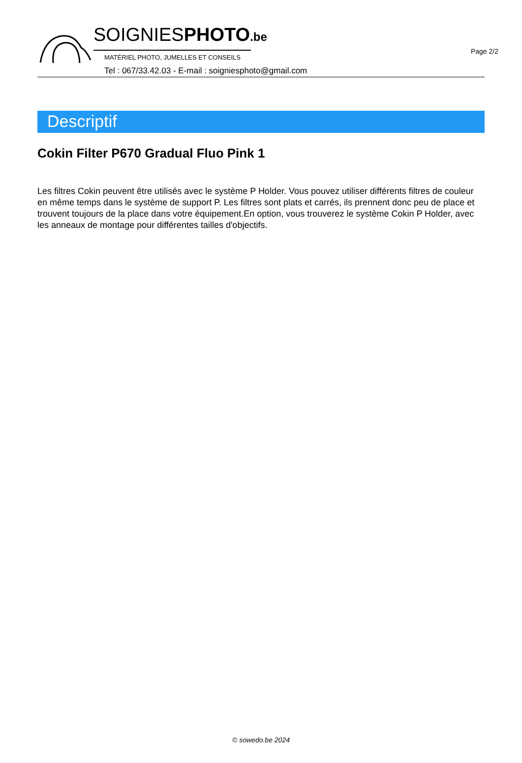Page 2/2
SOIGNIESPHOTO.be
MATÉRIEL PHOTO, JUMELLES ET CONSEILS
Tel : 067/33.42.03 - E-mail : soigniesphoto@gmail.com
Descriptif
Cokin Filter P670 Gradual Fluo Pink 1
Les filtres Cokin peuvent être utilisés avec le système P Holder. Vous pouvez utiliser différents filtres de couleur en même temps dans le système de support P. Les filtres sont plats et carrés, ils prennent donc peu de place et trouvent toujours de la place dans votre équipement.En option, vous trouverez le système Cokin P Holder, avec les anneaux de montage pour différentes tailles d'objectifs.
© sowedo.be 2024